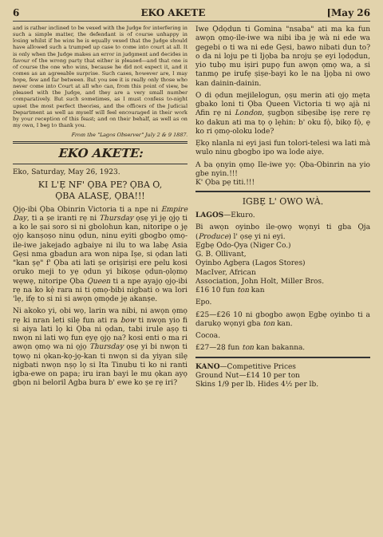6 EKO AKETE [May 26
and is rather inclined to be vexed with the Judge for interfering in such a simple matter, the defendant is of course unhappy in losing whilst if he wins he is equally vexed that the Judge should have allowed such a trumped up case to come into court at all. It is only when the Judge makes an error in judgment and decides in favour of the wrong party that either is pleased—and that one is of course the one who wins, because he did not expect it, and it comes as an agreeable surprise. Such cases, however are, I may hope, few and far between. But you see it is really only those who never come into Court at all who can, from this point of view, be pleased with the Judge, and they are a very small number comparatively. But such sometimes, as I must confess to-night upset the most perfect theories, and the officers of the Judicial Department as well as myself will feel encouraged in their work by your reception of this feast; and on their behalf, as well as on my own, I beg to thank you.
From the "Lagos Observer" July 2 & 9 1887.
EKO AKETE:
Eko, Saturday, May 26, 1923.
KI L'Ẹ NF' ỌBA PE? ỌBA O,
ỌBA ALASẸ, ỌBA!!!
Ọjọ-ibi Ọba Obinrin Victoria ti a npe ni Empire Day, ti a ṣe iranti rẹ ni Thursday ọsẹ yi jẹ ọjọ ti a ko le ṣai soro si ni gbolohun kan, nitoripe o jẹ ọjọ kanṣoṣo ninu ọdun, ninu eyiti gbogbo ọmọ-ile-iwe jakejado agbaiye ni ilu to wa labẹ Asia Gẹsi nma gbadun ara won nipa Iṣe, si ọdan lati "kan ṣẹ" f' Ọba ati lati ṣe oriṣiriṣi ere pelu kosi oruko meji to yẹ ọdun yi bikoṣe ọdun-ọlọmọ wẹwẹ, nitoripe Ọba Queen ti a npe ayajọ ọjọ-ibi rẹ na ko kẹ̀ rara ni ti ọmọ-bibi nigbati o wa lori 'lẹ, ifẹ to si ni si awọn ọmọde jẹ akanṣe.
Ni akoko yi, obi wọ, larin wa nibi, ni awọn ọmọ rẹ ki nran leti silẹ fun ati ra bow ti nwọn yio fi si aiya lati lọ ki Ọba ni ọdan, tabi irule aṣọ ti nwọn ni lati wọ fun ẹyẹ ọjọ na? kosi enti o ma ri awọn ọmọ wa ni ọjọ Thursday ọsẹ yi bi nwọn ti tọwọ ni ọkan-kọ-jọ-kan ti nwọn si da yiyan silẹ nigbati nwọn nṣọ lọ si Ita Tinubu ti ko ni ranti igba-ewe on papa; iru iran bayi le mu ọkan ayọ gbọn ni beloril Agba bura b' ewe ko ṣe rẹ iri?
Iwe Ọdọdun ti Gomina "nsaba" ati ma ka fun awọn ọmọ-ile-iwe wa nibi iba jẹ wà ni ede wa gegebi o ti wa ni ede Gẹsi, bawo nibati dun to? o da ni loju pe ti Ijọba ba nroju ṣe eyi lọdọdun, yio tubọ mu iṣiri pupọ fun awọn ọmọ wa, a si tanmọ pe irufẹ ṣiṣe-bayi ko le na Ijọba ni owo kan dainin-dainin.
O di ọdun mejilelogun, ọṣu merin ati ọjọ mẹta gbako loni ti Ọba Queen Victoria ti wọ ajà ni Afin rẹ ni London, ṣugbọn sibẹsibẹ iṣẹ rere rẹ ko dakun ati ma tọ ọ lẹhin: b' oku fọ̀, bikọ fọ̀, ẹ ko ri ọmọ-oloku lode?
Ẹkọ nlanla ni eyi jasi fun tolori-telesi wa lati mà wulo ninu gbogbo ipo wa lode aiye.
A ba ọnyin ọmọ Ile-iwe yọ: Ọba-Obinrin na yio gbe nyin.!!!
K' Ọba pẹ titi.!!!
IGBẸ L' OWO WÀ.
LAGOS—Ekuro.
Bi awọn oyinbo ile-ọwọ wọnyi ti gba Ọja (Produce) l' ọsẹ yi ni eyi.
Ẹgbẹ Odo-Ọya (Niger Co.)
G. B. Ollivant,
Oyinbo Agbẹra (Lagos Stores)
MacIver, African
Association, John Holt, Miller Bros.
£16 10 fun ton kan
Epo.
£25—£26 10 ni gbogbo awọn Ẹgbẹ oyinbo ti a darukọ wọnyi gba ton kan.
Cocoa.
£27—28 fun ton kan bakanna.
KANO—Competitive Prices
Ground Nut—£14 10 per ton
Skins 1/9 per lb. Hides 4½ per lb.